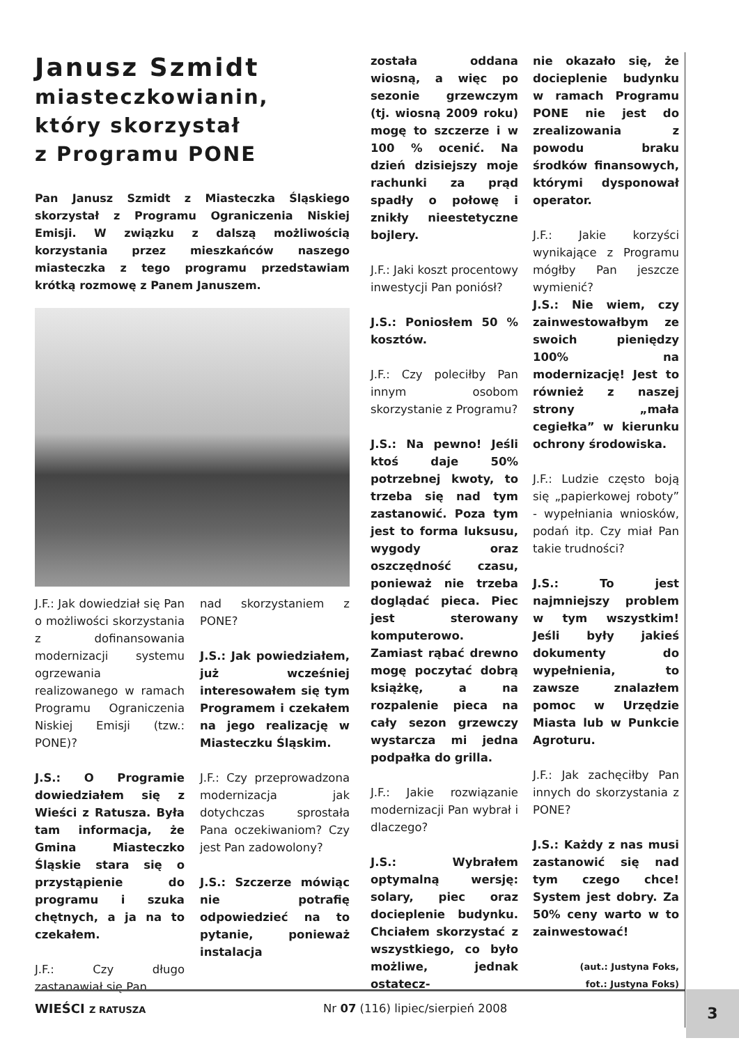Janusz Szmidt
miasteczkowianin,
który skorzystał
z Programu PONE
Pan Janusz Szmidt z Miasteczka Śląskiego skorzystał z Programu Ograniczenia Niskiej Emisji. W związku z dalszą możliwością korzystania przez mieszkańców naszego miasteczka z tego programu przedstawiam krótką rozmowę z Panem Januszem.
J.F.: Jak dowiedział się Pan o możliwości skorzystania z dofinansowania modernizacji systemu ogrzewania realizowanego w ramach Programu Ograniczenia Niskiej Emisji (tzw.: PONE)?
J.S.: O Programie dowiedziałem się z Wieści z Ratusza. Była tam informacja, że Gmina Miasteczko Śląskie stara się o przystąpienie do programu i szuka chętnych, a ja na to czekałem.
J.F.: Czy długo zastanawiał się Pan
nad skorzystaniem z PONE?
J.S.: Jak powiedziałem, już wcześniej interesowałem się tym Programem i czekałem na jego realizację w Miasteczku Śląskim.
J.F.: Czy przeprowadzona modernizacja jak dotychczas sprostała Pana oczekiwaniom? Czy jest Pan zadowolony?
J.S.: Szczerze mówiąc nie potrafię odpowiedzieć na to pytanie, ponieważ instalacja
została oddana wiosną, a więc po sezonie grzewczym (tj. wiosną 2009 roku) mogę to szczerze i w 100 % ocenić. Na dzień dzisiejszy moje rachunki za prąd spadły o połowę i znikły nieestetyczne bojlery.
J.F.: Jaki koszt procentowy inwestycji Pan poniósł?
J.S.: Poniosłem 50 % kosztów.
J.F.: Czy poleciłby Pan innym osobom skorzystanie z Programu?
J.S.: Na pewno! Jeśli ktoś daje 50% potrzebnej kwoty, to trzeba się nad tym zastanowić. Poza tym jest to forma luksusu, wygody oraz oszczędność czasu, ponieważ nie trzeba doglądać pieca. Piec jest sterowany komputerowo. Zamiast rąbać drewno mogę poczytać dobrą książkę, a na rozpalenie pieca na cały sezon grzewczy wystarcza mi jedna podpałka do grilla.
J.F.: Jakie rozwiązanie modernizacji Pan wybrał i dlaczego?
J.S.: Wybrałem optymalną wersję: solary, piec oraz docieplenie budynku. Chciałem skorzystać z wszystkiego, co było możliwe, jednak ostatecz-
nie okazało się, że docieplenie budynku w ramach Programu PONE nie jest do zrealizowania z powodu braku środków finansowych, którymi dysponował operator.
J.F.: Jakie korzyści wynikające z Programu mógłby Pan jeszcze wymienić?
J.S.: Nie wiem, czy zainwestowałbym ze swoich pieniędzy 100% na modernizację! Jest to również z naszej strony „mała cegiełka” w kierunku ochrony środowiska.
J.F.: Ludzie często boją się „papierkowej roboty” - wypełniania wniosków, podań itp. Czy miał Pan takie trudności?
J.S.: To jest najmniejszy problem w tym wszystkim! Jeśli były jakieś dokumenty do wypełnienia, to zawsze znalazłem pomoc w Urzędzie Miasta lub w Punkcie Agroturu.
J.F.: Jak zachęciłby Pan innych do skorzystania z PONE?
J.S.: Każdy z nas musi zastanowić się nad tym czego chce! System jest dobry. Za 50% ceny warto w to zainwestować!
(aut.: Justyna Foks,
fot.: Justyna Foks)
WIEŚCI Z RATUSZA Nr 07 (116) lipiec/sierpień 2008 3